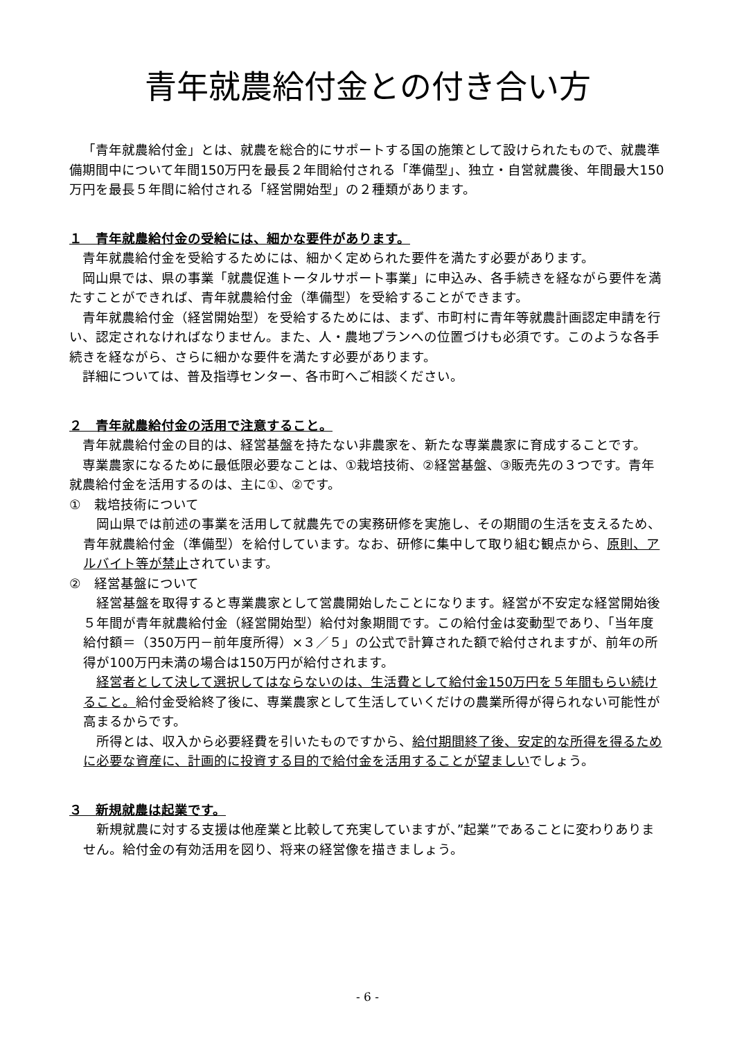青年就農給付金との付き合い方
「青年就農給付金」とは、就農を総合的にサポートする国の施策として設けられたもので、就農準備期間中について年間150万円を最長２年間給付される「準備型」、独立・自営就農後、年間最大150万円を最長５年間に給付される「経営開始型」の２種類があります。
１　青年就農給付金の受給には、細かな要件があります。
青年就農給付金を受給するためには、細かく定められた要件を満たす必要があります。
岡山県では、県の事業「就農促進トータルサポート事業」に申込み、各手続きを経ながら要件を満たすことができれば、青年就農給付金（準備型）を受給することができます。
青年就農給付金（経営開始型）を受給するためには、まず、市町村に青年等就農計画認定申請を行い、認定されなければなりません。また、人・農地プランへの位置づけも必須です。このような各手続きを経ながら、さらに細かな要件を満たす必要があります。
詳細については、普及指導センター、各市町へご相談ください。
２　青年就農給付金の活用で注意すること。
青年就農給付金の目的は、経営基盤を持たない非農家を、新たな専業農家に育成することです。
専業農家になるために最低限必要なことは、①栽培技術、②経営基盤、③販売先の３つです。青年就農給付金を活用するのは、主に①、②です。
①　栽培技術について
岡山県では前述の事業を活用して就農先での実務研修を実施し、その期間の生活を支えるため、青年就農給付金（準備型）を給付しています。なお、研修に集中して取り組む観点から、原則、アルバイト等が禁止されています。
②　経営基盤について
経営基盤を取得すると専業農家として営農開始したことになります。経営が不安定な経営開始後５年間が青年就農給付金（経営開始型）給付対象期間です。この給付金は変動型であり、「当年度給付額＝（350万円－前年度所得）×３／５」の公式で計算された額で給付されますが、前年の所得が100万円未満の場合は150万円が給付されます。
経営者として決して選択してはならないのは、生活費として給付金150万円を５年間もらい続けること。給付金受給終了後に、専業農家として生活していくだけの農業所得が得られない可能性が高まるからです。
所得とは、収入から必要経費を引いたものですから、給付期間終了後、安定的な所得を得るために必要な資産に、計画的に投資する目的で給付金を活用することが望ましいでしょう。
３　新規就農は起業です。
新規就農に対する支援は他産業と比較して充実していますが、”起業”であることに変わりありません。給付金の有効活用を図り、将来の経営像を描きましょう。
- 6 -